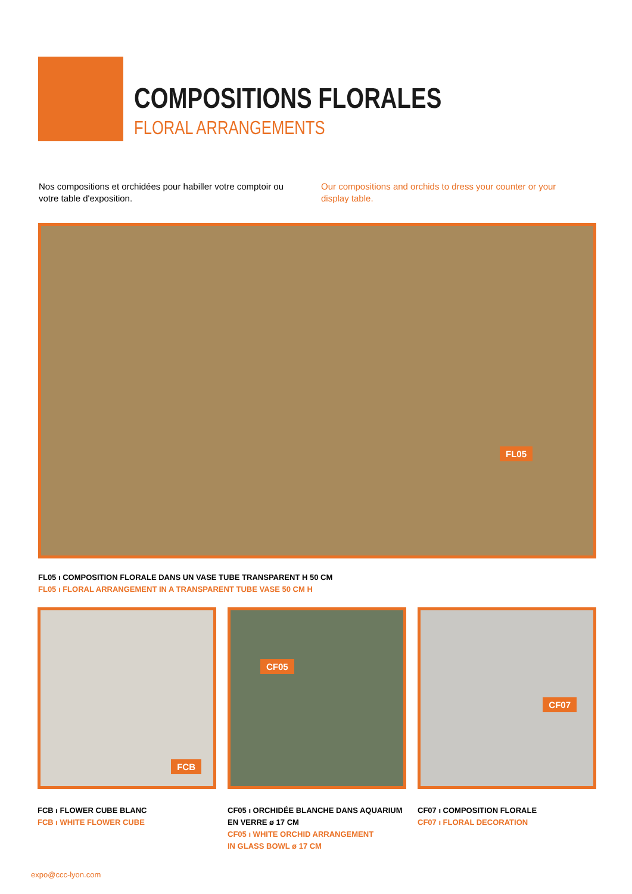COMPOSITIONS FLORALES
FLORAL ARRANGEMENTS
Nos compositions et orchidées pour habiller votre comptoir ou votre table d'exposition.
Our compositions and orchids to dress your counter or your display table.
FL05
FL05 ı COMPOSITION FLORALE DANS UN VASE TUBE TRANSPARENT H 50 CM
FL05 ı FLORAL ARRANGEMENT IN A TRANSPARENT TUBE VASE 50 CM H
FCB
FCB ı FLOWER CUBE BLANC
FCB ı WHITE FLOWER CUBE
CF05
CF05 ı ORCHIDÉE BLANCHE DANS AQUARIUM
EN VERRE ø 17 CM
CF05 ı WHITE ORCHID ARRANGEMENT
IN GLASS BOWL ø 17 CM
CF07
CF07 ı COMPOSITION FLORALE
CF07 ı FLORAL DECORATION
expo@ccc-lyon.com